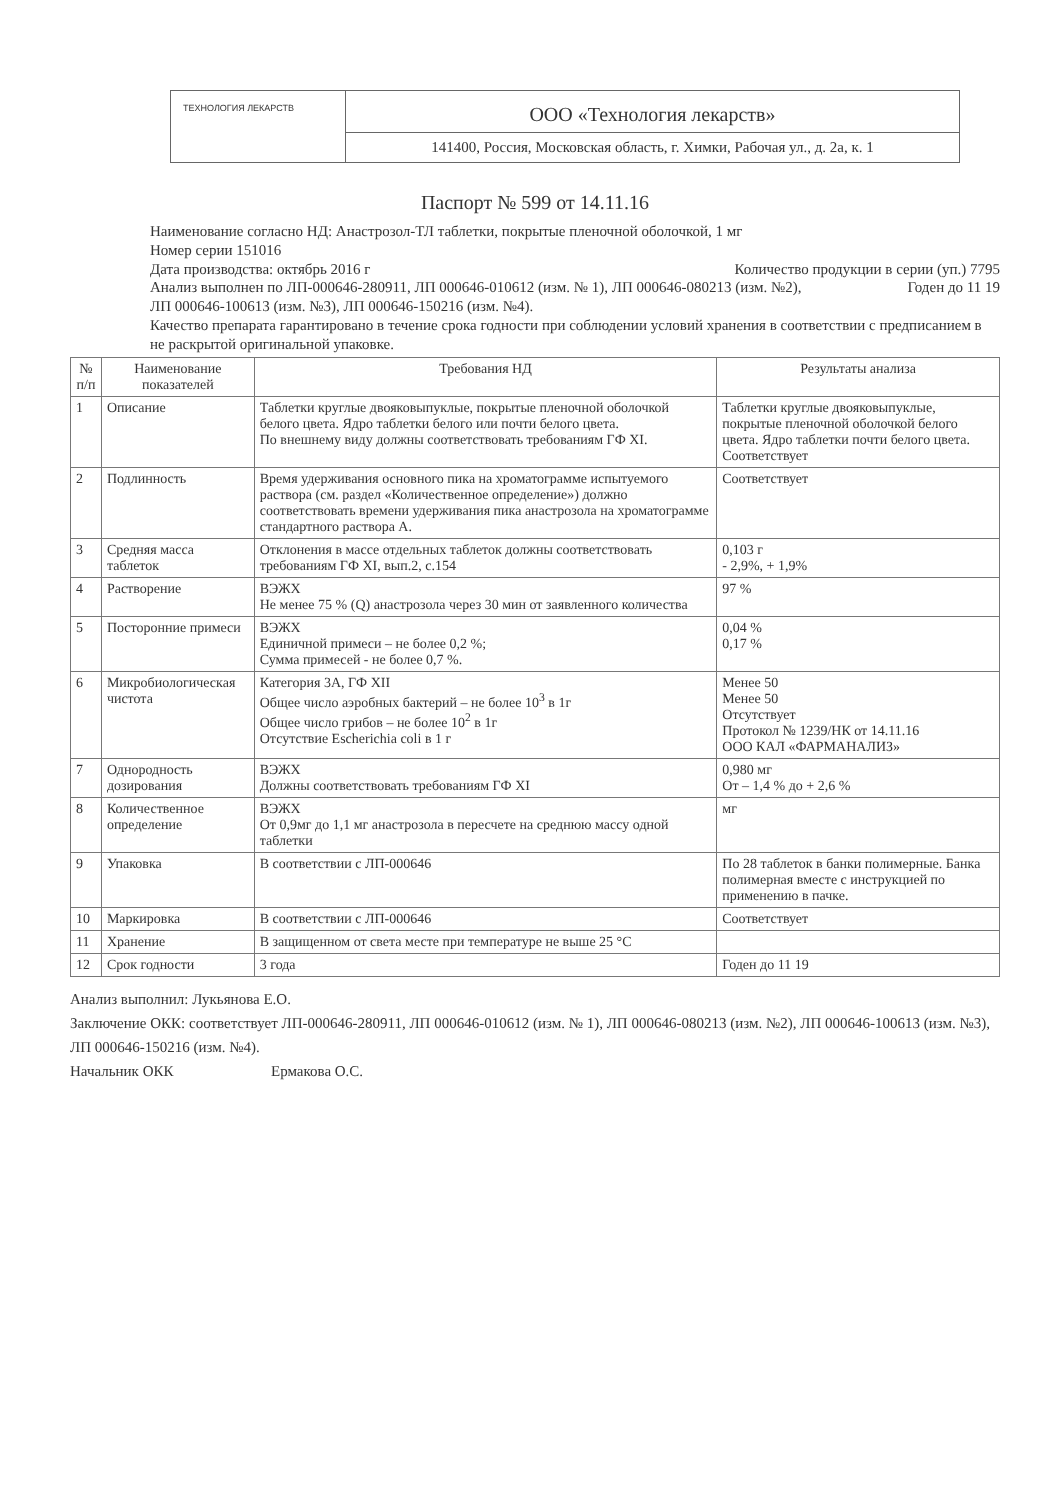ТЕХНОЛОГИЯ ЛЕКАРСТВ
ООО «Технология лекарств»
141400, Россия, Московская область, г. Химки, Рабочая ул., д. 2а, к. 1
Паспорт № 599 от 14.11.16
Наименование согласно НД: Анастрозол-ТЛ таблетки, покрытые пленочной оболочкой, 1 мг
Номер серии 151016
Дата производства: октябрь 2016 г Количество продукции в серии (уп.) 7795
Анализ выполнен по ЛП-000646-280911, ЛП 000646-010612 (изм. № 1), ЛП 000646-080213 (изм. №2), Годен до 11 19
ЛП 000646-100613 (изм. №3), ЛП 000646-150216 (изм. №4).
Качество препарата гарантировано в течение срока годности при соблюдении условий хранения в соответствии с предписанием в не раскрытой оригинальной упаковке.
| № п/п | Наименование показателей | Требования НД | Результаты анализа |
| --- | --- | --- | --- |
| 1 | Описание | Таблетки круглые двояковыпуклые, покрытые пленочной оболочкой белого цвета. Ядро таблетки белого или почти белого цвета. По внешнему виду должны соответствовать требованиям ГФ XI. | Таблетки круглые двояковыпуклые, покрытые пленочной оболочкой белого цвета. Ядро таблетки почти белого цвета. Соответствует |
| 2 | Подлинность | Время удерживания основного пика на хроматограмме испытуемого раствора (см. раздел «Количественное определение») должно соответствовать времени удерживания пика анастрозола на хроматограмме стандартного раствора А. | Соответствует |
| 3 | Средняя масса таблеток | Отклонения в массе отдельных таблеток должны соответствовать требованиям ГФ XI, вып.2, с.154 | 0,103 г - 2,9%, + 1,9% |
| 4 | Растворение | ВЭЖХ Не менее 75 % (Q) анастрозола через 30 мин от заявленного количества | 97 % |
| 5 | Посторонние примеси | ВЭЖХ Единичной примеси – не более 0,2 %; Сумма примесей - не более 0,7 %. | 0,04 % 0,17 % |
| 6 | Микробиологическая чистота | Категория 3А, ГФ XII Общее число аэробных бактерий – не более 10<sup>3</sup> в 1г Общее число грибов – не более 10<sup>2</sup> в 1г Отсутствие Escherichia coli в 1 г | Менее 50 Менее 50 Отсутствует Протокол № 1239/НК от 14.11.16 ООО КАЛ «ФАРМАНАЛИЗ» |
| 7 | Однородность дозирования | ВЭЖХ Должны соответствовать требованиям ГФ XI | 0,980 мг От – 1,4 % до + 2,6 % |
| 8 | Количественное определение | ВЭЖХ От 0,9мг до 1,1 мг анастрозола в пересчете на среднюю массу одной таблетки | мг |
| 9 | Упаковка | В соответствии с ЛП-000646 | По 28 таблеток в банки полимерные. Банка полимерная вместе с инструкцией по применению в пачке. |
| 10 | Маркировка | В соответствии с ЛП-000646 | Соответствует |
| 11 | Хранение | В защищенном от света месте при температуре не выше 25 °С | |
| 12 | Срок годности | 3 года | Годен до 11 19 |
Анализ выполнил: Лукьянова Е.О.
Заключение ОКК: соответствует ЛП-000646-280911, ЛП 000646-010612 (изм. № 1), ЛП 000646-080213 (изм. №2), ЛП 000646-100613 (изм. №3), ЛП 000646-150216 (изм. №4).
Начальник ОКК Ермакова О.С.